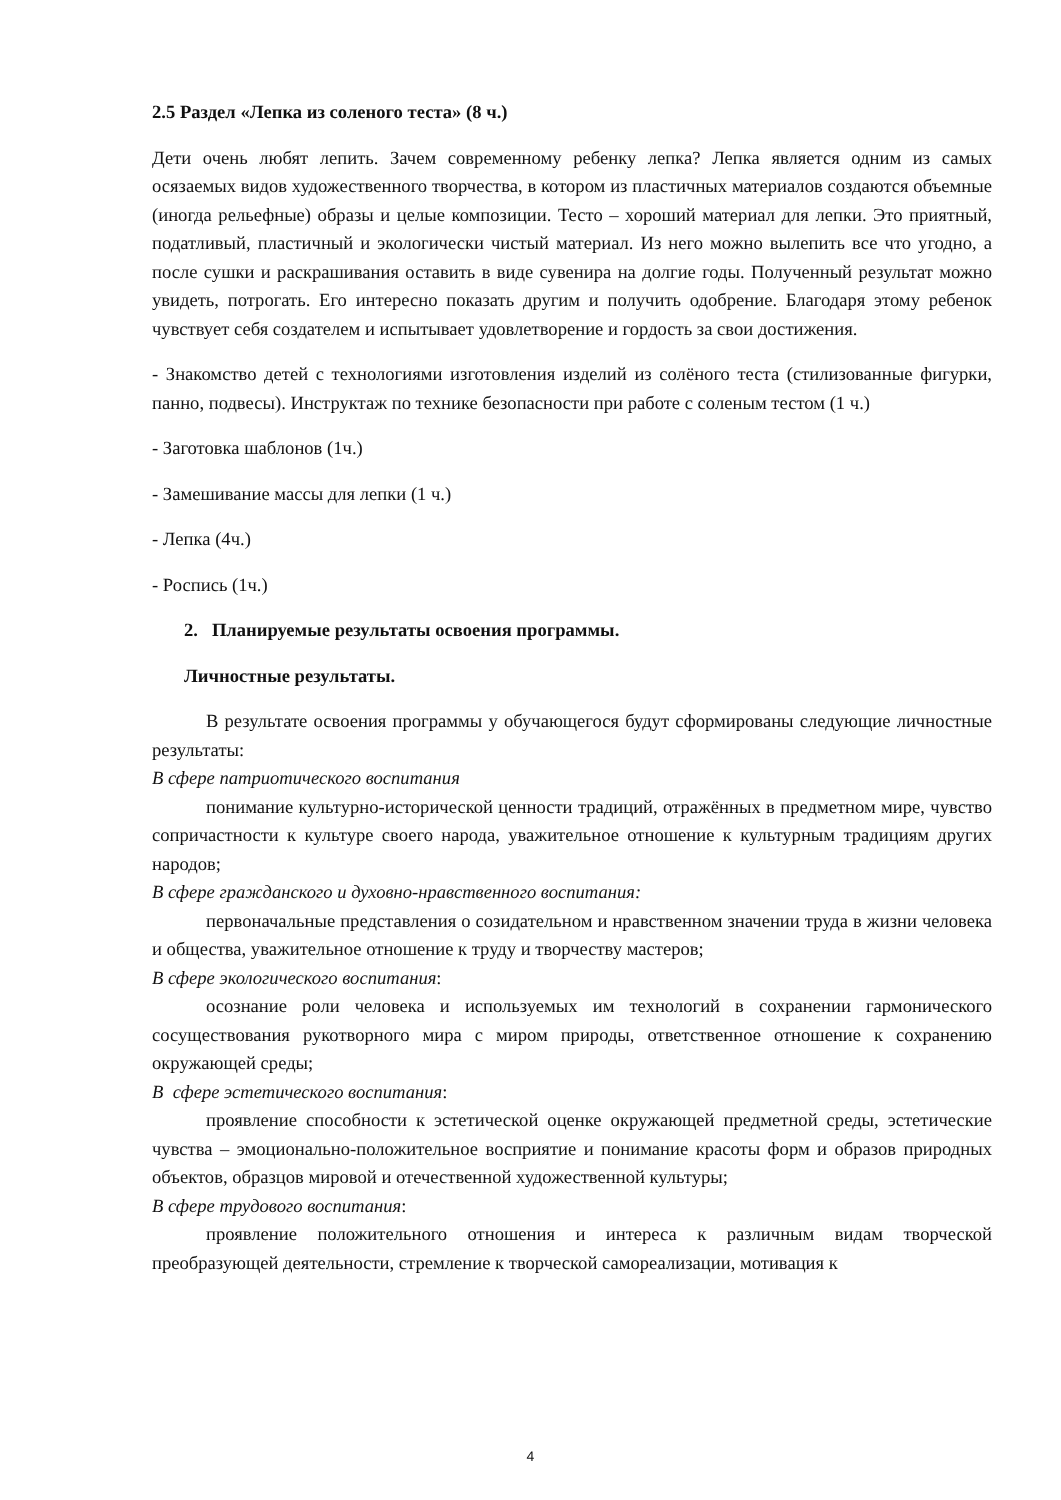2.5 Раздел «Лепка из соленого теста» (8 ч.)
Дети очень любят лепить. Зачем современному ребенку лепка? Лепка является одним из самых осязаемых видов художественного творчества, в котором из пластичных материалов создаются объемные (иногда рельефные) образы и целые композиции. Тесто – хороший материал для лепки. Это приятный, податливый, пластичный и экологически чистый материал. Из него можно вылепить все что угодно, а после сушки и раскрашивания оставить в виде сувенира на долгие годы. Полученный результат можно увидеть, потрогать. Его интересно показать другим и получить одобрение. Благодаря этому ребенок чувствует себя создателем и испытывает удовлетворение и гордость за свои достижения.
- Знакомство детей с технологиями изготовления изделий из солёного теста (стилизованные фигурки, панно, подвесы). Инструктаж по технике безопасности при работе с соленым тестом (1 ч.)
- Заготовка шаблонов (1ч.)
- Замешивание массы для лепки (1 ч.)
- Лепка (4ч.)
- Роспись (1ч.)
2. Планируемые результаты освоения программы.
Личностные результаты.
В результате освоения программы у обучающегося будут сформированы следующие личностные результаты:
В сфере патриотического воспитания
понимание культурно-исторической ценности традиций, отражённых в предметном мире, чувство сопричастности к культуре своего народа, уважительное отношение к культурным традициям других народов;
В сфере гражданского и духовно-нравственного воспитания:
первоначальные представления о созидательном и нравственном значении труда в жизни человека и общества, уважительное отношение к труду и творчеству мастеров;
В сфере экологического воспитания:
осознание роли человека и используемых им технологий в сохранении гармонического сосуществования рукотворного мира с миром природы, ответственное отношение к сохранению окружающей среды;
В сфере эстетического воспитания:
проявление способности к эстетической оценке окружающей предметной среды, эстетические чувства – эмоционально-положительное восприятие и понимание красоты форм и образов природных объектов, образцов мировой и отечественной художественной культуры;
В сфере трудового воспитания:
проявление положительного отношения и интереса к различным видам творческой преобразующей деятельности, стремление к творческой самореализации, мотивация к
4